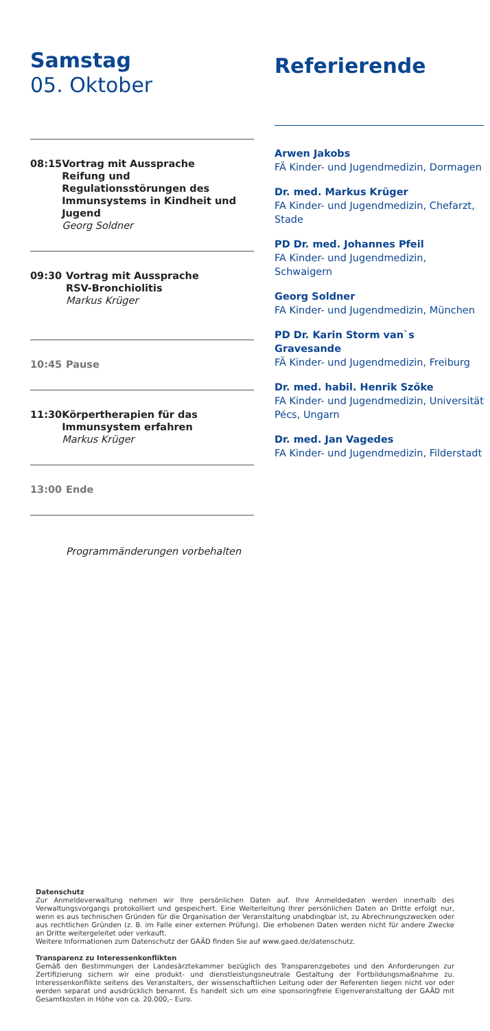Samstag
05. Oktober
08:15 Vortrag mit Aussprache
Reifung und Regulationsstörungen des Immunsystems in Kindheit und Jugend
Georg Soldner
09:30 Vortrag mit Aussprache
RSV-Bronchiolitis
Markus Krüger
10:45 Pause
11:30 Körpertherapien für das Immunsystem erfahren
Markus Krüger
13:00 Ende
Programmänderungen vorbehalten
Referierende
Arwen Jakobs
FÄ Kinder- und Jugendmedizin, Dormagen
Dr. med. Markus Krüger
FA Kinder- und Jugendmedizin, Chefarzt, Stade
PD Dr. med. Johannes Pfeil
FA Kinder- und Jugendmedizin, Schwaigern
Georg Soldner
FA Kinder- und Jugendmedizin, München
PD Dr. Karin Storm van`s Gravesande
FÄ Kinder- und Jugendmedizin, Freiburg
Dr. med. habil. Henrik Szőke
FA Kinder- und Jugendmedizin, Universität Pécs, Ungarn
Dr. med. Jan Vagedes
FA Kinder- und Jugendmedizin, Filderstadt
Datenschutz
Zur Anmeldeverwaltung nehmen wir Ihre persönlichen Daten auf. Ihre Anmeldedaten werden innerhalb des Verwaltungsvorgangs protokolliert und gespeichert. Eine Weiterleitung Ihrer persönlichen Daten an Dritte erfolgt nur, wenn es aus technischen Gründen für die Organisation der Veranstaltung unabdingbar ist, zu Abrechnungszwecken oder aus rechtlichen Gründen (z. B. im Falle einer externen Prüfung). Die erhobenen Daten werden nicht für andere Zwecke an Dritte weitergeleitet oder verkauft.
Weitere Informationen zum Datenschutz der GAÄD finden Sie auf www.gaed.de/datenschutz.
Transparenz zu Interessenkonflikten
Gemäß den Bestimmungen der Landesärztekammer bezüglich des Transparenzgebotes und den Anforderungen zur Zertifizierung sichern wir eine produkt- und dienstleistungsneutrale Gestaltung der Fortbildungsmaßnahme zu. Interessenkonflikte seitens des Veranstalters, der wissenschaftlichen Leitung oder der Referenten liegen nicht vor oder werden separat und ausdrücklich benannt. Es handelt sich um eine sponsoringfreie Eigenveranstaltung der GAÄD mit Gesamtkosten in Höhe von ca. 20.000,– Euro.